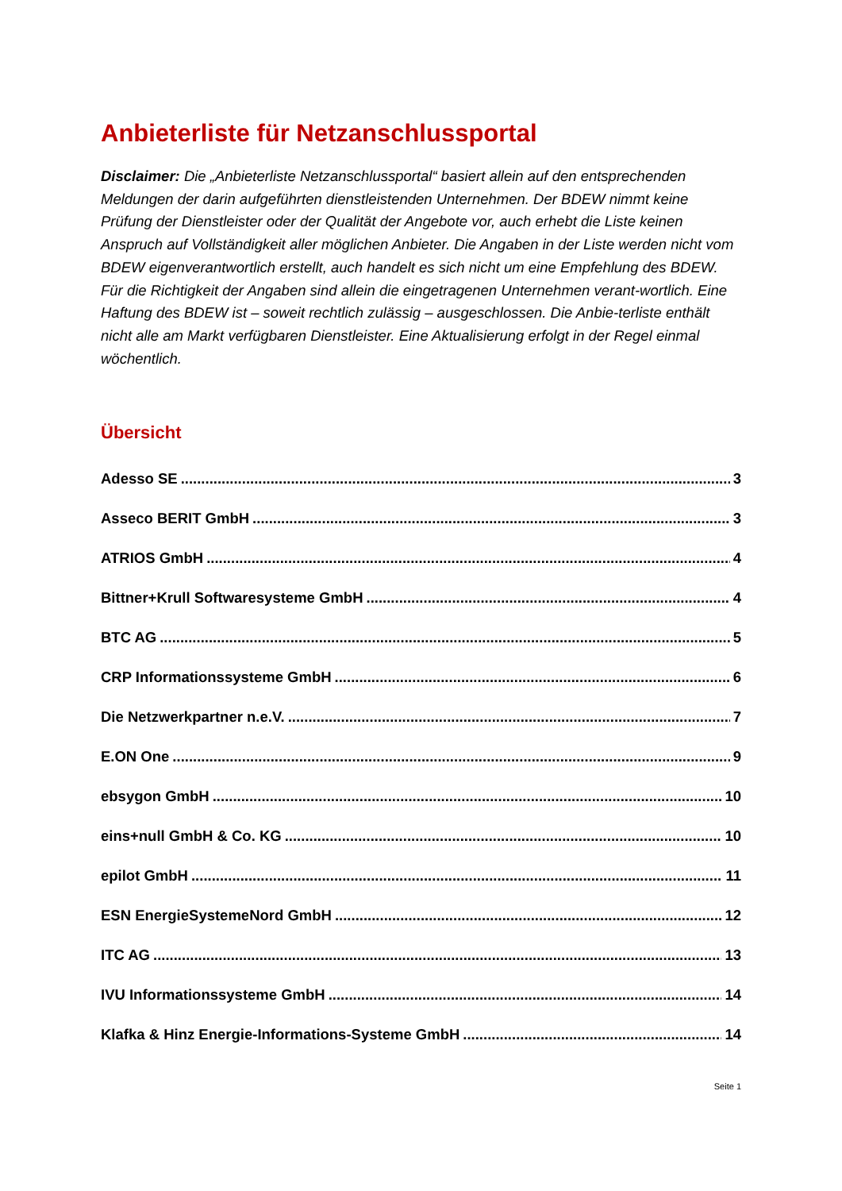Anbieterliste für Netzanschlussportal
Disclaimer: Die „Anbieterliste Netzanschlussportal“ basiert allein auf den entsprechenden Meldungen der darin aufgeführten dienstleistenden Unternehmen. Der BDEW nimmt keine Prüfung der Dienstleister oder der Qualität der Angebote vor, auch erhebt die Liste keinen Anspruch auf Vollständigkeit aller möglichen Anbieter. Die Angaben in der Liste werden nicht vom BDEW eigenverantwortlich erstellt, auch handelt es sich nicht um eine Empfehlung des BDEW. Für die Richtigkeit der Angaben sind allein die eingetragenen Unternehmen verant-wortlich. Eine Haftung des BDEW ist – soweit rechtlich zulässig – ausgeschlossen. Die Anbie-terliste enthält nicht alle am Markt verfügbaren Dienstleister. Eine Aktualisierung erfolgt in der Regel einmal wöchentlich.
Übersicht
Adesso SE 3
Asseco BERIT GmbH 3
ATRIOS GmbH 4
Bittner+Krull Softwaresysteme GmbH 4
BTC AG 5
CRP Informationssysteme GmbH 6
Die Netzwerkpartner n.e.V. 7
E.ON One 9
ebsygon GmbH 10
eins+null GmbH & Co. KG 10
epilot GmbH 11
ESN EnergieSystemeNord GmbH 12
ITC AG 13
IVU Informationssysteme GmbH 14
Klafka & Hinz Energie-Informations-Systeme GmbH 14
Seite 1